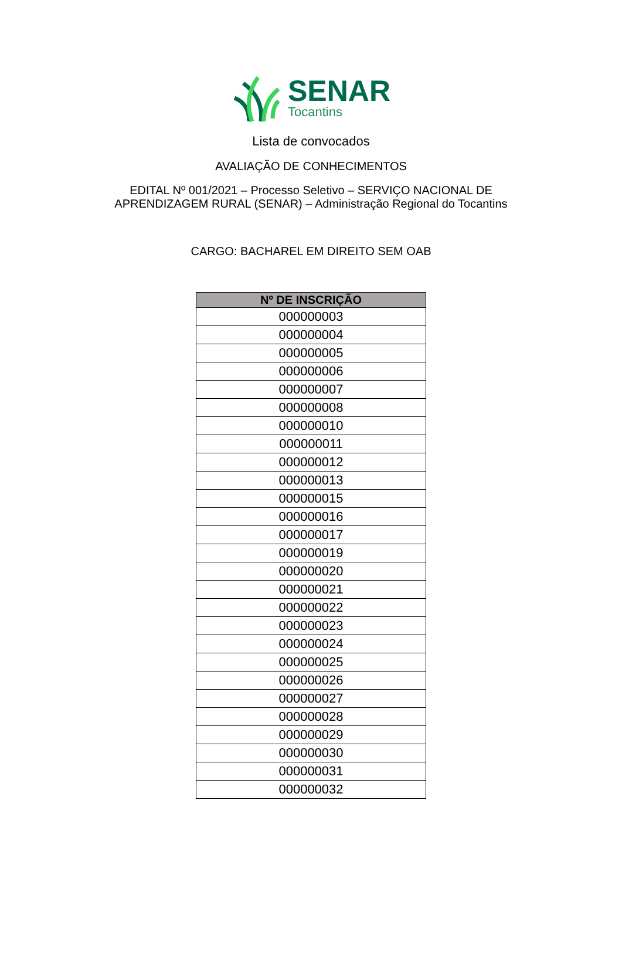SENAR
Tocantins
Lista de convocados
AVALIAÇÃO DE CONHECIMENTOS
EDITAL Nº 001/2021 – Processo Seletivo – SERVIÇO NACIONAL DE
APRENDIZAGEM RURAL (SENAR) – Administração Regional do Tocantins
CARGO: BACHAREL EM DIREITO SEM OAB
| Nº DE INSCRIÇÃO |
| --- |
| 000000003 |
| 000000004 |
| 000000005 |
| 000000006 |
| 000000007 |
| 000000008 |
| 000000010 |
| 000000011 |
| 000000012 |
| 000000013 |
| 000000015 |
| 000000016 |
| 000000017 |
| 000000019 |
| 000000020 |
| 000000021 |
| 000000022 |
| 000000023 |
| 000000024 |
| 000000025 |
| 000000026 |
| 000000027 |
| 000000028 |
| 000000029 |
| 000000030 |
| 000000031 |
| 000000032 |